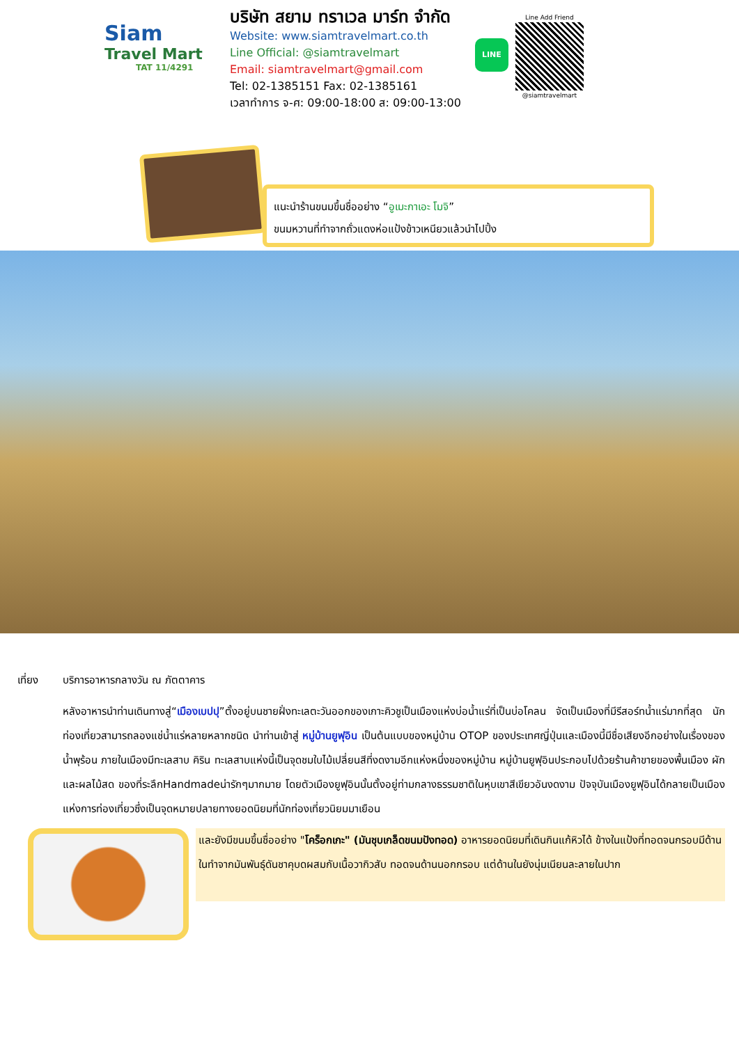Siam
Travel Mart
TAT 11/4291
บริษัท สยาม ทราเวล มาร์ท จำกัด
Website: www.siamtravelmart.co.th
Line Official: @siamtravelmart
Email: siamtravelmart@gmail.com
Tel: 02-1385151 Fax: 02-1385161
เวลาทำการ จ-ศ: 09:00-18:00 ส: 09:00-13:00
LINE
Line Add Friend
@siamtravelmart
แนะนำร้านขนมขึ้นชื่ออย่าง “อูเมะกาเอะ โมจิ”
ขนมหวานที่ทำจากถั่วแดงห่อแป้งข้าวเหนียวแล้วนำไปปิ้ง
เที่ยง บริการอาหารกลางวัน ณ ภัตตาคาร
หลังอาหารนำท่านเดินทางสู่“เมืองเบปปุ”ตั้งอยู่บนชายฝั่งทะเลตะวันออกของเกาะคิวชูเป็นเมืองแห่งบ่อน้ำแร่ที่เป็นบ่อโคลน จัดเป็นเมืองที่มีรีสอร์ทน้ำแร่มากที่สุด นักท่องเที่ยวสามารถลองแช่น้ำแร่หลายหลากชนิด นำท่านเข้าสู่ หมู่บ้านยูฟุอิน เป็นต้นแบบของหมู่บ้าน OTOP ของประเทศญี่ปุ่นและเมืองนี้มีชื่อเสียงอีกอย่างในเรื่องของน้ำพุร้อน ภายในเมืองมีทะเลสาบ คิริน ทะเลสาบแห่งนี้เป็นจุดชมใบไม้เปลี่ยนสีที่งดงามอีกแห่งหนึ่งของหมู่บ้าน หมู่บ้านยูฟุอินประกอบไปด้วยร้านค้าขายของพื้นเมือง ผักและผลไม้สด ของที่ระลึกHandmadeน่ารักๆมากมาย โดยตัวเมืองยูฟุอินนั้นตั้งอยู่ท่ามกลางธรรมชาติในหุบเขาสีเขียวอันงดงาม ปัจจุบันเมืองยูฟุอินได้กลายเป็นเมืองแห่งการท่องเที่ยวซึ่งเป็นจุดหมายปลายทางยอดนิยมที่นักท่องเที่ยวนิยมมาเยือน
และยังมีขนมขึ้นชื่ออย่าง "โคร็อกเกะ" (มันชุบเกล็ดขนมปังทอด) อาหารยอดนิยมที่เดินกินแก้หิวได้ ข้างในแป้งที่ทอดจนกรอบมีด้านในทำจากมันพันธุ์ดันชาคุบดผสมกับเนื้อวากิวสับ ทอดจนด้านนอกกรอบ แต่ด้านในยังนุ่มเนียนละลายในปาก